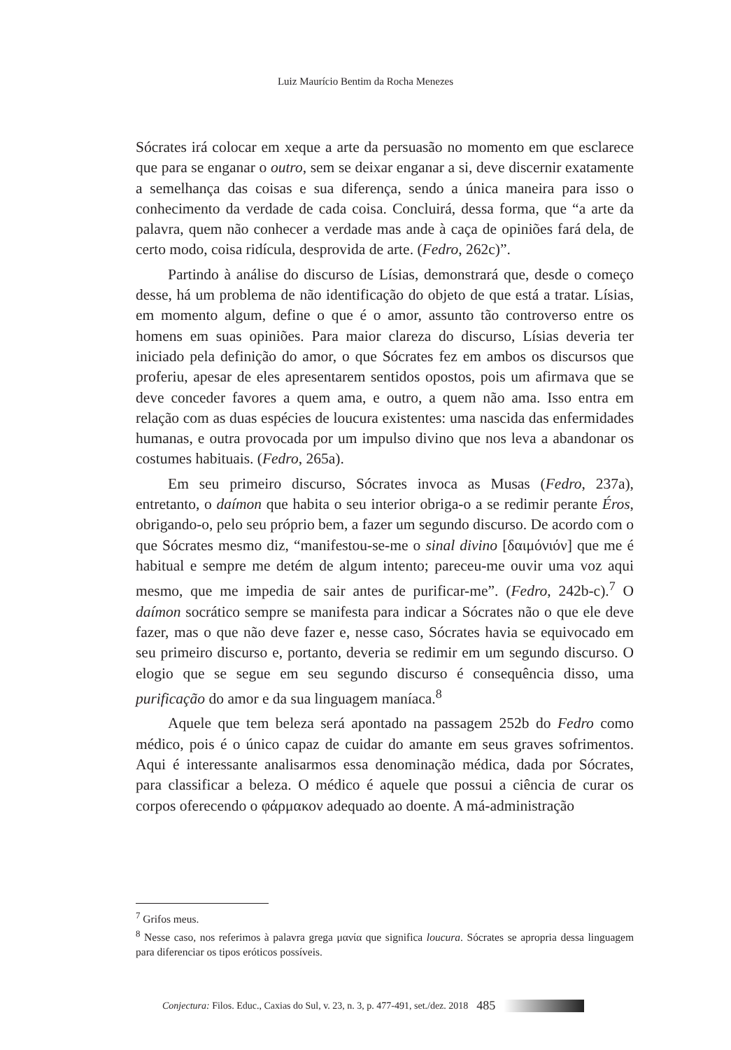Luiz Maurício Bentim da Rocha Menezes
Sócrates irá colocar em xeque a arte da persuasão no momento em que esclarece que para se enganar o outro, sem se deixar enganar a si, deve discernir exatamente a semelhança das coisas e sua diferença, sendo a única maneira para isso o conhecimento da verdade de cada coisa. Concluirá, dessa forma, que “a arte da palavra, quem não conhecer a verdade mas ande à caça de opiniões fará dela, de certo modo, coisa ridícula, desprovida de arte. (Fedro, 262c)”.
Partindo à análise do discurso de Lísias, demonstrará que, desde o começo desse, há um problema de não identificação do objeto de que está a tratar. Lísias, em momento algum, define o que é o amor, assunto tão controverso entre os homens em suas opiniões. Para maior clareza do discurso, Lísias deveria ter iniciado pela definição do amor, o que Sócrates fez em ambos os discursos que proferiu, apesar de eles apresentarem sentidos opostos, pois um afirmava que se deve conceder favores a quem ama, e outro, a quem não ama. Isso entra em relação com as duas espécies de loucura existentes: uma nascida das enfermidades humanas, e outra provocada por um impulso divino que nos leva a abandonar os costumes habituais. (Fedro, 265a).
Em seu primeiro discurso, Sócrates invoca as Musas (Fedro, 237a), entretanto, o daímon que habita o seu interior obriga-o a se redimir perante Éros, obrigando-o, pelo seu próprio bem, a fazer um segundo discurso. De acordo com o que Sócrates mesmo diz, “manifestou-se-me o sinal divino [δαιμόνιόν] que me é habitual e sempre me detém de algum intento; pareceu-me ouvir uma voz aqui mesmo, que me impedia de sair antes de purificar-me”. (Fedro, 242b-c).<sup>7</sup> O daímon socrático sempre se manifesta para indicar a Sócrates não o que ele deve fazer, mas o que não deve fazer e, nesse caso, Sócrates havia se equivocado em seu primeiro discurso e, portanto, deveria se redimir em um segundo discurso. O elogio que se segue em seu segundo discurso é consequência disso, uma purificação do amor e da sua linguagem maníaca.<sup>8</sup>
Aquele que tem beleza será apontado na passagem 252b do Fedro como médico, pois é o único capaz de cuidar do amante em seus graves sofrimentos. Aqui é interessante analisarmos essa denominação médica, dada por Sócrates, para classificar a beleza. O médico é aquele que possui a ciência de curar os corpos oferecendo o φάρμακον adequado ao doente. A má-administração
<sup>7</sup> Grifos meus.
<sup>8</sup> Nesse caso, nos referimos à palavra grega μανία que significa loucura. Sócrates se apropria dessa linguagem para diferenciar os tipos eróticos possíveis.
Conjectura: Filos. Educ., Caxias do Sul, v. 23, n. 3, p. 477-491, set./dez. 2018 485